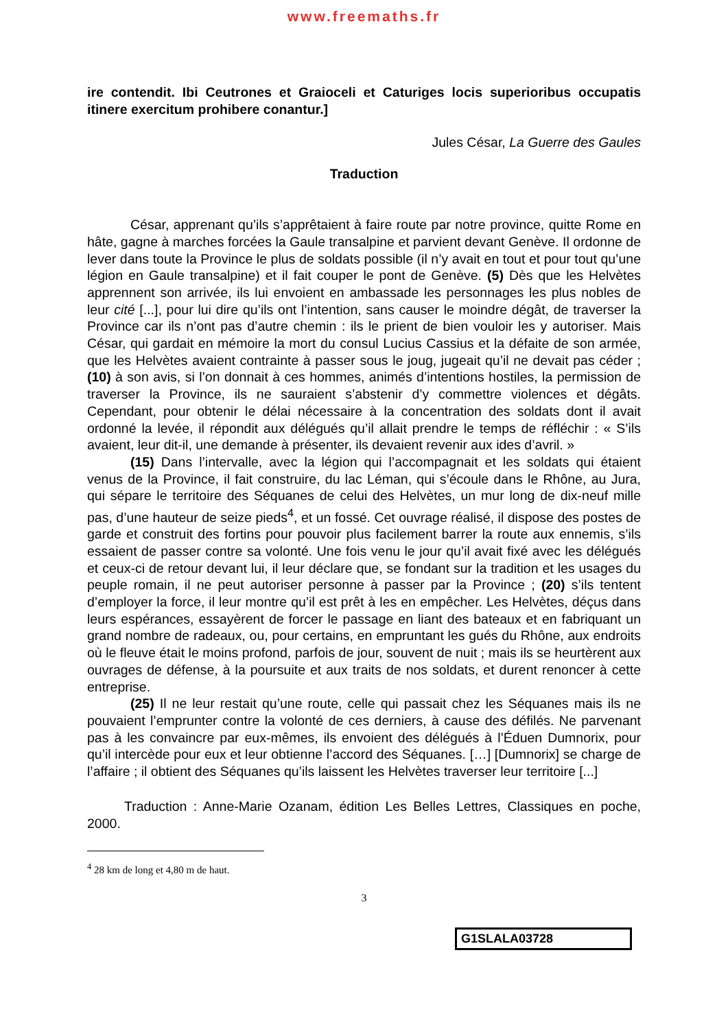www.freemaths.fr
ire contendit. Ibi Ceutrones et Graioceli et Caturiges locis superioribus occupatis itinere exercitum prohibere conantur.]
Jules César, La Guerre des Gaules
Traduction
César, apprenant qu’ils s’apprêtaient à faire route par notre province, quitte Rome en hâte, gagne à marches forcées la Gaule transalpine et parvient devant Genève. Il ordonne de lever dans toute la Province le plus de soldats possible (il n’y avait en tout et pour tout qu’une légion en Gaule transalpine) et il fait couper le pont de Genève. (5) Dès que les Helvètes apprennent son arrivée, ils lui envoient en ambassade les personnages les plus nobles de leur cité [...], pour lui dire qu’ils ont l’intention, sans causer le moindre dégât, de traverser la Province car ils n’ont pas d’autre chemin : ils le prient de bien vouloir les y autoriser. Mais César, qui gardait en mémoire la mort du consul Lucius Cassius et la défaite de son armée, que les Helvètes avaient contrainte à passer sous le joug, jugeait qu’il ne devait pas céder ; (10) à son avis, si l’on donnait à ces hommes, animés d’intentions hostiles, la permission de traverser la Province, ils ne sauraient s’abstenir d’y commettre violences et dégâts. Cependant, pour obtenir le délai nécessaire à la concentration des soldats dont il avait ordonné la levée, il répondit aux délégués qu’il allait prendre le temps de réfléchir : « S’ils avaient, leur dit-il, une demande à présenter, ils devaient revenir aux ides d’avril. »
(15) Dans l’intervalle, avec la légion qui l’accompagnait et les soldats qui étaient venus de la Province, il fait construire, du lac Léman, qui s’écoule dans le Rhône, au Jura, qui sépare le territoire des Séquanes de celui des Helvètes, un mur long de dix-neuf mille pas, d’une hauteur de seize pieds<sup>4</sup>, et un fossé. Cet ouvrage réalisé, il dispose des postes de garde et construit des fortins pour pouvoir plus facilement barrer la route aux ennemis, s’ils essaient de passer contre sa volonté. Une fois venu le jour qu’il avait fixé avec les délégués et ceux-ci de retour devant lui, il leur déclare que, se fondant sur la tradition et les usages du peuple romain, il ne peut autoriser personne à passer par la Province ; (20) s’ils tentent d’employer la force, il leur montre qu’il est prêt à les en empêcher. Les Helvètes, déçus dans leurs espérances, essayèrent de forcer le passage en liant des bateaux et en fabriquant un grand nombre de radeaux, ou, pour certains, en empruntant les gués du Rhône, aux endroits où le fleuve était le moins profond, parfois de jour, souvent de nuit ; mais ils se heurtèrent aux ouvrages de défense, à la poursuite et aux traits de nos soldats, et durent renoncer à cette entreprise.
(25) Il ne leur restait qu’une route, celle qui passait chez les Séquanes mais ils ne pouvaient l’emprunter contre la volonté de ces derniers, à cause des défilés. Ne parvenant pas à les convaincre par eux-mêmes, ils envoient des délégués à l’Éduen Dumnorix, pour qu’il intercède pour eux et leur obtienne l’accord des Séquanes. […] [Dumnorix] se charge de l’affaire ; il obtient des Séquanes qu’ils laissent les Helvètes traverser leur territoire [...]
Traduction : Anne-Marie Ozanam, édition Les Belles Lettres, Classiques en poche, 2000.
<sup>4</sup> 28 km de long et 4,80 m de haut.
3
G1SLALA03728